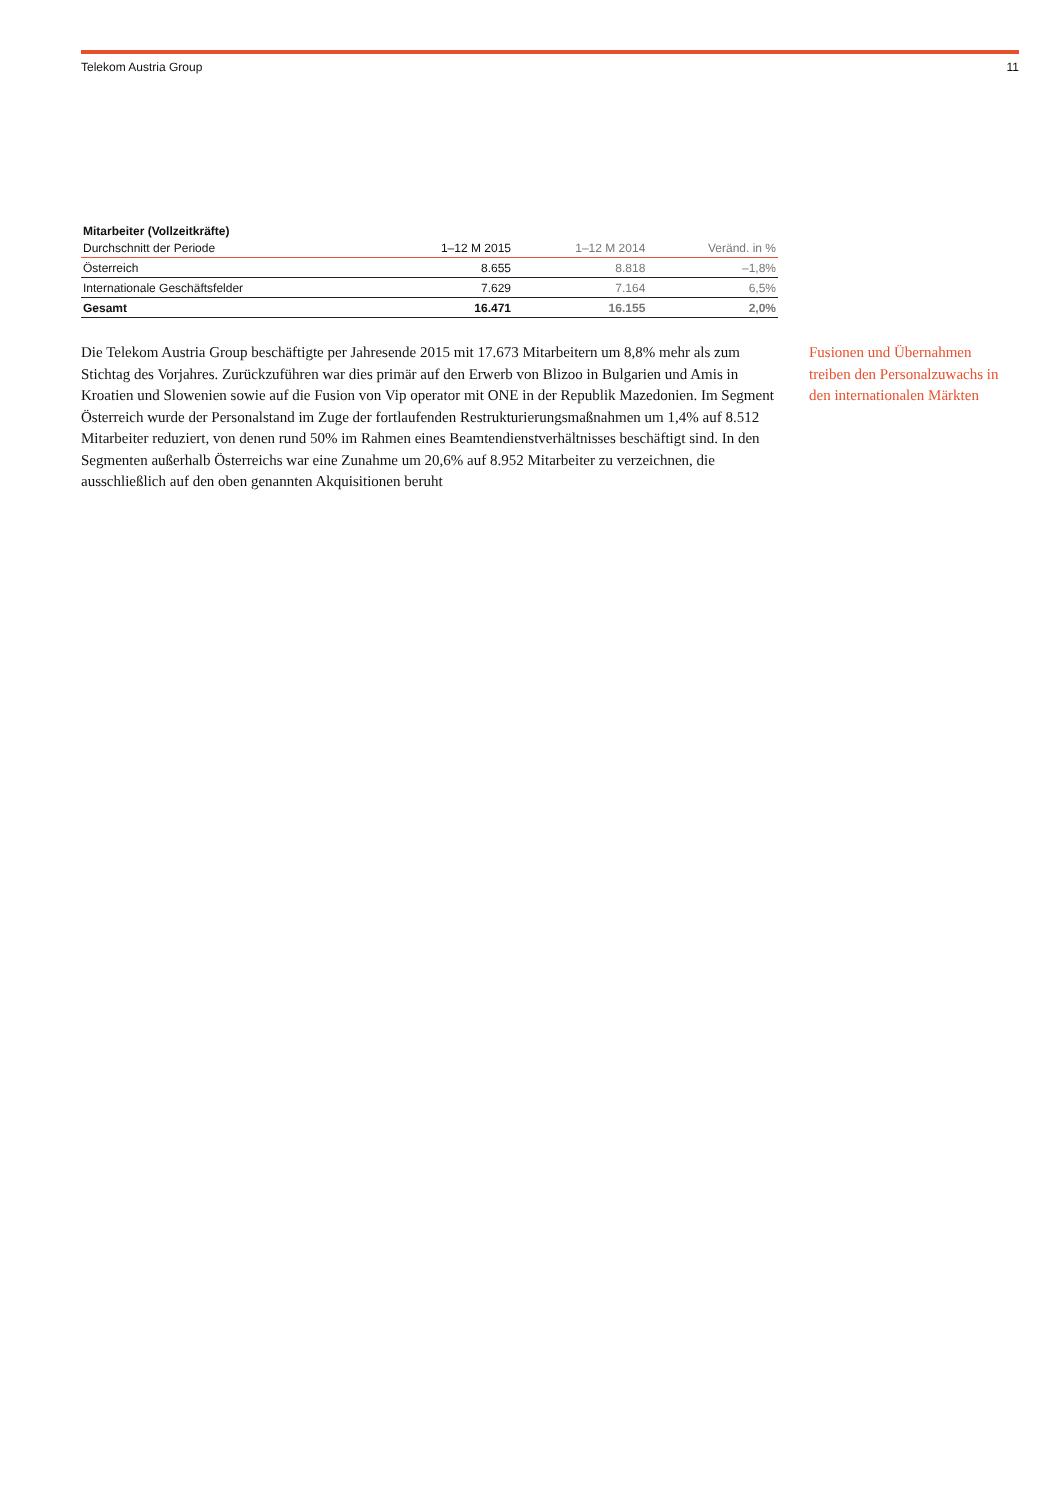Telekom Austria Group 11
Mitarbeiter (Vollzeitkräfte)
| Durchschnitt der Periode | 1–12 M 2015 | 1–12 M 2014 | Veränd. in % |
| --- | --- | --- | --- |
| Österreich | 8.655 | 8.818 | –1,8% |
| Internationale Geschäftsfelder | 7.629 | 7.164 | 6,5% |
| Gesamt | 16.471 | 16.155 | 2,0% |
Die Telekom Austria Group beschäftigte per Jahresende 2015 mit 17.673 Mitarbeitern um 8,8% mehr als zum Stichtag des Vorjahres. Zurückzuführen war dies primär auf den Erwerb von Blizoo in Bulgarien und Amis in Kroatien und Slowenien sowie auf die Fusion von Vip operator mit ONE in der Republik Mazedonien. Im Segment Österreich wurde der Personalstand im Zuge der fortlaufenden Restrukturierungsmaßnahmen um 1,4% auf 8.512 Mitarbeiter reduziert, von denen rund 50% im Rahmen eines Beamtendienstverhältnisses beschäftigt sind. In den Segmenten außerhalb Österreichs war eine Zunahme um 20,6% auf 8.952 Mitarbei­ter zu verzeichnen, die ausschließlich auf den oben genannten Akquisitionen beruht
Fusionen und Übernahmen treiben den Personalzuwachs in den internationalen Märkten